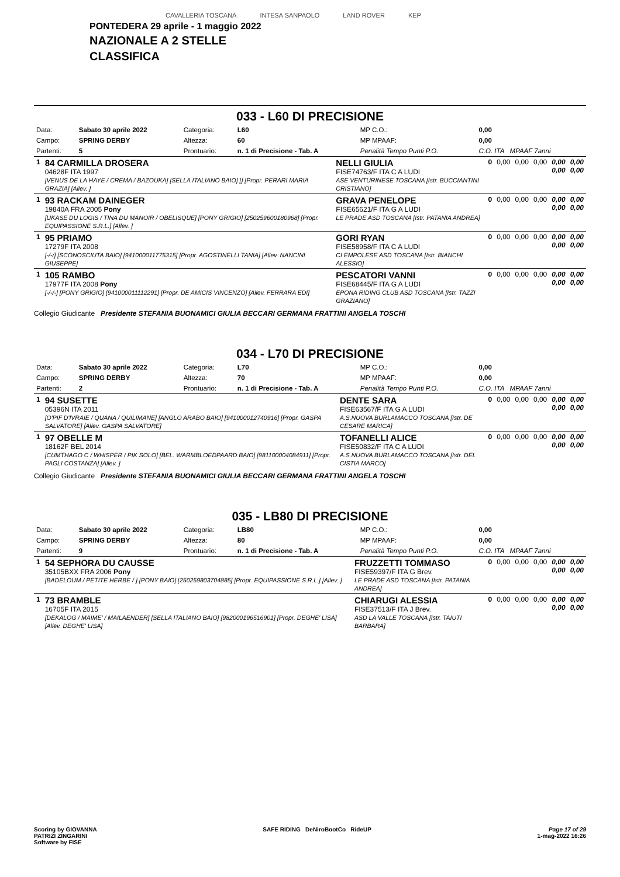CAVALLERIA TOSCANA INTESA SANPAOLO LAND ROVER KEP
PONTEDERA 29 aprile - 1 maggio 2022
NAZIONALE A 2 STELLE
CLASSIFICA
033 - L60 DI PRECISIONE
| Data: | Sabato 30 aprile 2022 | Categoria: | L60 | MP C.O.: | 0,00 |
| Campo: | SPRING DERBY | Altezza: | 60 | MP MPAAF: | 0,00 |
| Partenti: | 5 | Prontuario: | n. 1 di Precisione - Tab. A | Penalità Tempo Punti P.O. | C.O. ITA MPAAF 7anni |
| 1 | 84 CARMILLA DROSERA 04628F ITA 1997 [VENUS DE LA HAYE / CREMA / BAZOUKA] [SELLA ITALIANO BAIO] [] [Propr. PERARI MARIA GRAZIA] [Allev. ] | NELLI GIULIA FISE74763/F ITA C A LUDI ASE VENTURINESE TOSCANA [Istr. BUCCIANTINI CRISTIANO] | 0 | 0,00 | 0,00 | 0,00 | 0,00 0,00 | 0,00 0,00 |
| 1 | 93 RACKAM DAINEGER 19840A FRA 2005 Pony [UKASE DU LOGIS / TINA DU MANOIR / OBELISQUE] [PONY GRIGIO] [250259600180968] [Propr. EQUIPASSIONE S.R.L.] [Allev. ] | GRAVA PENELOPE FISE65621/F ITA G A LUDI LE PRADE ASD TOSCANA [Istr. PATANIA ANDREA] | 0 | 0,00 | 0,00 | 0,00 | 0,00 0,00 | 0,00 0,00 |
| 1 | 95 PRIAMO 17279F ITA 2008 [-/-/] [SCONOSCIUTA BAIO] [941000011775315] [Propr. AGOSTINELLI TANIA] [Allev. NANCINI GIUSEPPE] | GORI RYAN FISE58958/F ITA C A LUDI CI EMPOLESE ASD TOSCANA [Istr. BIANCHI ALESSIO] | 0 | 0,00 | 0,00 | 0,00 | 0,00 0,00 | 0,00 0,00 |
| 1 | 105 RAMBO 17977F ITA 2008 Pony [-/-/-] [PONY GRIGIO] [941000011112291] [Propr. DE AMICIS VINCENZO] [Allev. FERRARA EDI] | PESCATORI VANNI FISE68445/F ITA G A LUDI EPONA RIDING CLUB ASD TOSCANA [Istr. TAZZI GRAZIANO] | 0 | 0,00 | 0,00 | 0,00 | 0,00 0,00 | 0,00 0,00 |
Collegio Giudicante Presidente STEFANIA BUONAMICI GIULIA BECCARI GERMANA FRATTINI ANGELA TOSCHI
034 - L70 DI PRECISIONE
| Data: | Sabato 30 aprile 2022 | Categoria: | L70 | MP C.O.: | 0,00 |
| Campo: | SPRING DERBY | Altezza: | 70 | MP MPAAF: | 0,00 |
| Partenti: | 2 | Prontuario: | n. 1 di Precisione - Tab. A | Penalità Tempo Punti P.O. | C.O. ITA MPAAF 7anni |
| 1 | 94 SUSETTE 05396N ITA 2011 [O'PIF D'IVRAIE / QUANA / QUILIMANE] [ANGLO ARABO BAIO] [941000012740916] [Propr. GASPA SALVATORE] [Allev. GASPA SALVATORE] | DENTE SARA FISE63567/F ITA G A LUDI A.S.NUOVA BURLAMACCO TOSCANA [Istr. DE CESARE MARICA] | 0 | 0,00 | 0,00 | 0,00 | 0,00 0,00 | 0,00 0,00 |
| 1 | 97 OBELLE M 18162F BEL 2014 [CUMTHAGO C / WHISPER / PIK SOLO] [BEL. WARMBLOEDPAARD BAIO] [981100004084911] [Propr. PAGLI COSTANZA] [Allev. ] | TOFANELLI ALICE FISE50832/F ITA C A LUDI A.S.NUOVA BURLAMACCO TOSCANA [Istr. DEL CISTIA MARCO] | 0 | 0,00 | 0,00 | 0,00 | 0,00 0,00 | 0,00 0,00 |
Collegio Giudicante Presidente STEFANIA BUONAMICI GIULIA BECCARI GERMANA FRATTINI ANGELA TOSCHI
035 - LB80 DI PRECISIONE
| Data: | Sabato 30 aprile 2022 | Categoria: | LB80 | MP C.O.: | 0,00 |
| Campo: | SPRING DERBY | Altezza: | 80 | MP MPAAF: | 0,00 |
| Partenti: | 9 | Prontuario: | n. 1 di Precisione - Tab. A | Penalità Tempo Punti P.O. | C.O. ITA MPAAF 7anni |
| 1 | 54 SEPHORA DU CAUSSE 35105BXX FRA 2006 Pony [BADELOUM / PETITE HERBE / ] [PONY BAIO] [250259803704885] [Propr. EQUIPASSIONE S.R.L.] [Allev. ] | FRUZZETTI TOMMASO FISE59397/F ITA G Brev. LE PRADE ASD TOSCANA [Istr. PATANIA ANDREA] | 0 | 0,00 | 0,00 | 0,00 | 0,00 0,00 | 0,00 0,00 |
| 1 | 73 BRAMBLE 16705F ITA 2015 [DEKALOG / MAIME' / MAILAENDER] [SELLA ITALIANO BAIO] [982000196516901] [Propr. DEGHE' LISA] [Allev. DEGHE' LISA] | CHIARUGI ALESSIA FISE37513/F ITA J Brev. ASD LA VALLE TOSCANA [Istr. TAIUTI BARBARA] | 0 | 0,00 | 0,00 | 0,00 | 0,00 0,00 | 0,00 0,00 |
Scoring by GIOVANNA
PATRIZI ZINGARINI
Software by FISE
SAFE RIDING DeNiroBootCo RideUP
Page 17 of 29
1-mag-2022 16:26